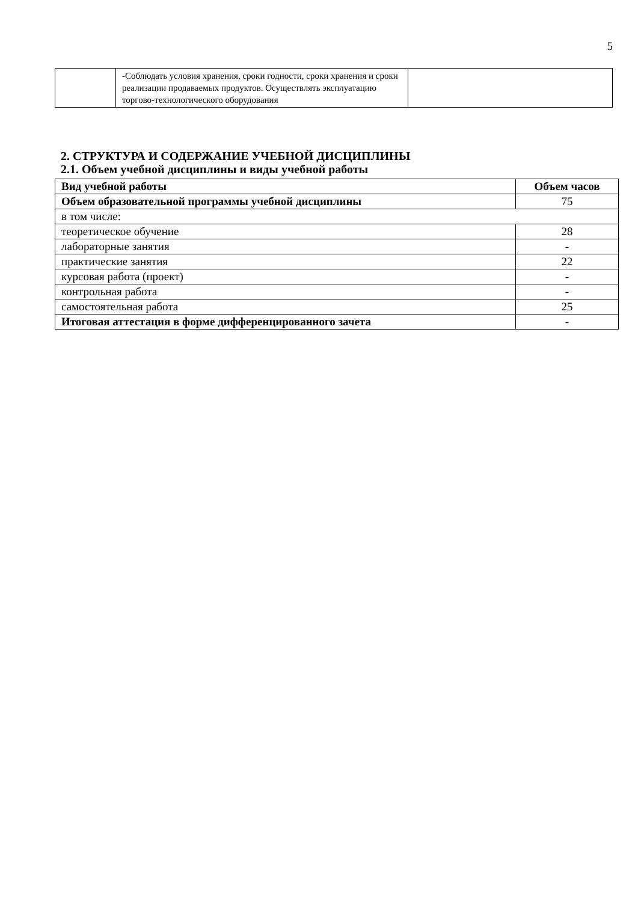5
| | -Соблюдать условия хранения, сроки годности, сроки хранения и сроки реализации продаваемых продуктов. Осуществлять эксплуатацию торгово-технологического оборудования | |
2. СТРУКТУРА И СОДЕРЖАНИЕ УЧЕБНОЙ ДИСЦИПЛИНЫ
2.1. Объем учебной дисциплины и виды учебной работы
| Вид учебной работы | Объем часов |
| --- | --- |
| Объем образовательной программы учебной дисциплины | 75 |
| в том числе: | |
| теоретическое обучение | 28 |
| лабораторные занятия | - |
| практические занятия | 22 |
| курсовая работа (проект) | - |
| контрольная работа | - |
| самостоятельная работа | 25 |
| Итоговая аттестация в форме дифференцированного зачета | - |